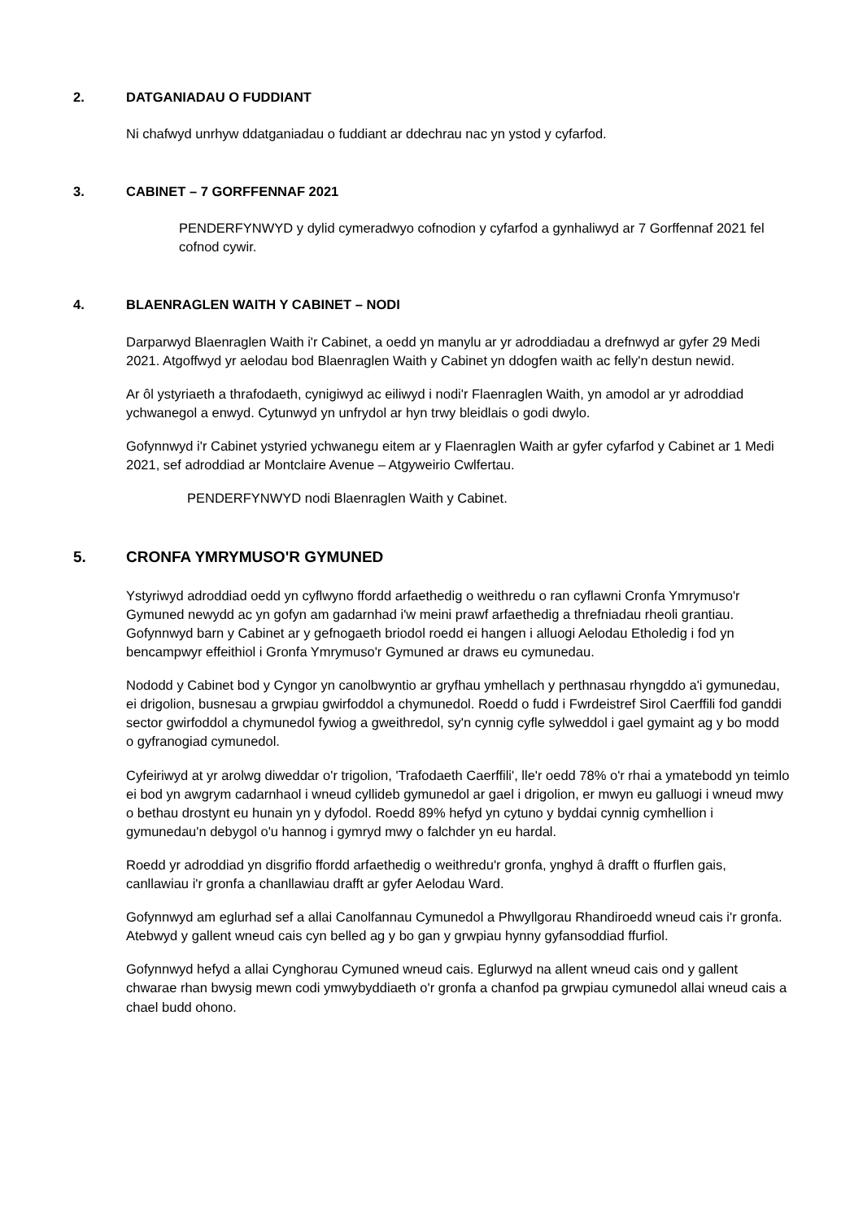2. DATGANIADAU O FUDDIANT
Ni chafwyd unrhyw ddatganiadau o fuddiant ar ddechrau nac yn ystod y cyfarfod.
3. CABINET – 7 GORFFENNAF 2021
PENDERFYNWYD y dylid cymeradwyo cofnodion y cyfarfod a gynhaliwyd ar 7 Gorffennaf 2021 fel cofnod cywir.
4. BLAENRAGLEN WAITH Y CABINET – NODI
Darparwyd Blaenraglen Waith i'r Cabinet, a oedd yn manylu ar yr adroddiadau a drefnwyd ar gyfer 29 Medi 2021. Atgoffwyd yr aelodau bod Blaenraglen Waith y Cabinet yn ddogfen waith ac felly'n destun newid.
Ar ôl ystyriaeth a thrafodaeth, cynigiwyd ac eiliwyd i nodi'r Flaenraglen Waith, yn amodol ar yr adroddiad ychwanegol a enwyd. Cytunwyd yn unfrydol ar hyn trwy bleidlais o godi dwylo.
Gofynnwyd i'r Cabinet ystyried ychwanegu eitem ar y Flaenraglen Waith ar gyfer cyfarfod y Cabinet ar 1 Medi 2021, sef adroddiad ar Montclaire Avenue – Atgyweirio Cwlfertau.
PENDERFYNWYD nodi Blaenraglen Waith y Cabinet.
5. CRONFA YMRYMUSO'R GYMUNED
Ystyriwyd adroddiad oedd yn cyflwyno ffordd arfaethedig o weithredu o ran cyflawni Cronfa Ymrymuso'r Gymuned newydd ac yn gofyn am gadarnhad i'w meini prawf arfaethedig a threfniadau rheoli grantiau. Gofynnwyd barn y Cabinet ar y gefnogaeth briodol roedd ei hangen i alluogi Aelodau Etholedig i fod yn bencampwyr effeithiol i Gronfa Ymrymuso'r Gymuned ar draws eu cymunedau.
Nododd y Cabinet bod y Cyngor yn canolbwyntio ar gryfhau ymhellach y perthnasau rhyngddo a'i gymunedau, ei drigolion, busnesau a grwpiau gwirfoddol a chymunedol. Roedd o fudd i Fwrdeistref Sirol Caerffili fod ganddi sector gwirfoddol a chymunedol fywiog a gweithredol, sy'n cynnig cyfle sylweddol i gael gymaint ag y bo modd o gyfranogiad cymunedol.
Cyfeiriwyd at yr arolwg diweddar o'r trigolion, 'Trafodaeth Caerffili', lle'r oedd 78% o'r rhai a ymatebodd yn teimlo ei bod yn awgrym cadarnhaol i wneud cyllideb gymunedol ar gael i drigolion, er mwyn eu galluogi i wneud mwy o bethau drostynt eu hunain yn y dyfodol. Roedd 89% hefyd yn cytuno y byddai cynnig cymhellion i gymunedau'n debygol o'u hannog i gymryd mwy o falchder yn eu hardal.
Roedd yr adroddiad yn disgrifio ffordd arfaethedig o weithredu'r gronfa, ynghyd â drafft o ffurflen gais, canllawiau i'r gronfa a chanllawiau drafft ar gyfer Aelodau Ward.
Gofynnwyd am eglurhad sef a allai Canolfannau Cymunedol a Phwyllgorau Rhandiroedd wneud cais i'r gronfa. Atebwyd y gallent wneud cais cyn belled ag y bo gan y grwpiau hynny gyfansoddiad ffurfiol.
Gofynnwyd hefyd a allai Cynghorau Cymuned wneud cais. Eglurwyd na allent wneud cais ond y gallent chwarae rhan bwysig mewn codi ymwybyddiaeth o'r gronfa a chanfod pa grwpiau cymunedol allai wneud cais a chael budd ohono.